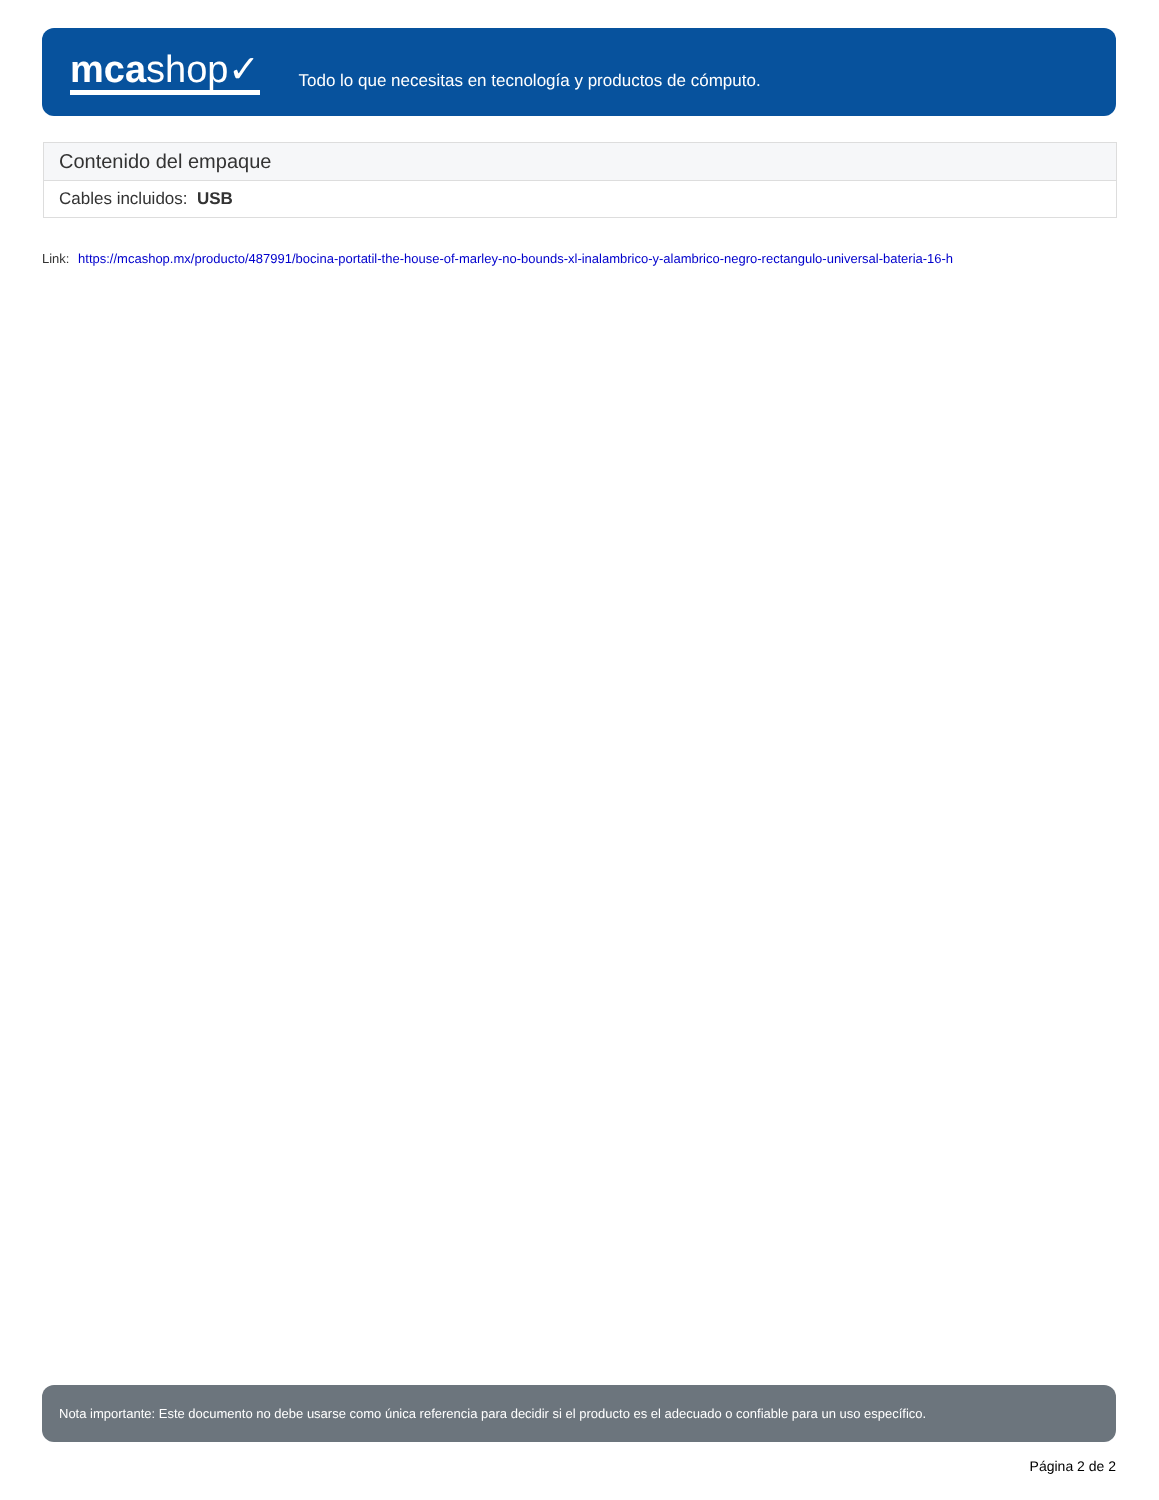mcashop✓
Todo lo que necesitas en tecnología y productos de cómputo.
| Contenido del empaque |
| --- |
| Cables incluidos: USB |
Link: https://mcashop.mx/producto/487991/bocina-portatil-the-house-of-marley-no-bounds-xl-inalambrico-y-alambrico-negro-rectangulo-universal-bateria-16-h
Nota importante: Este documento no debe usarse como única referencia para decidir si el producto es el adecuado o confiable para un uso específico.
Página 2 de 2